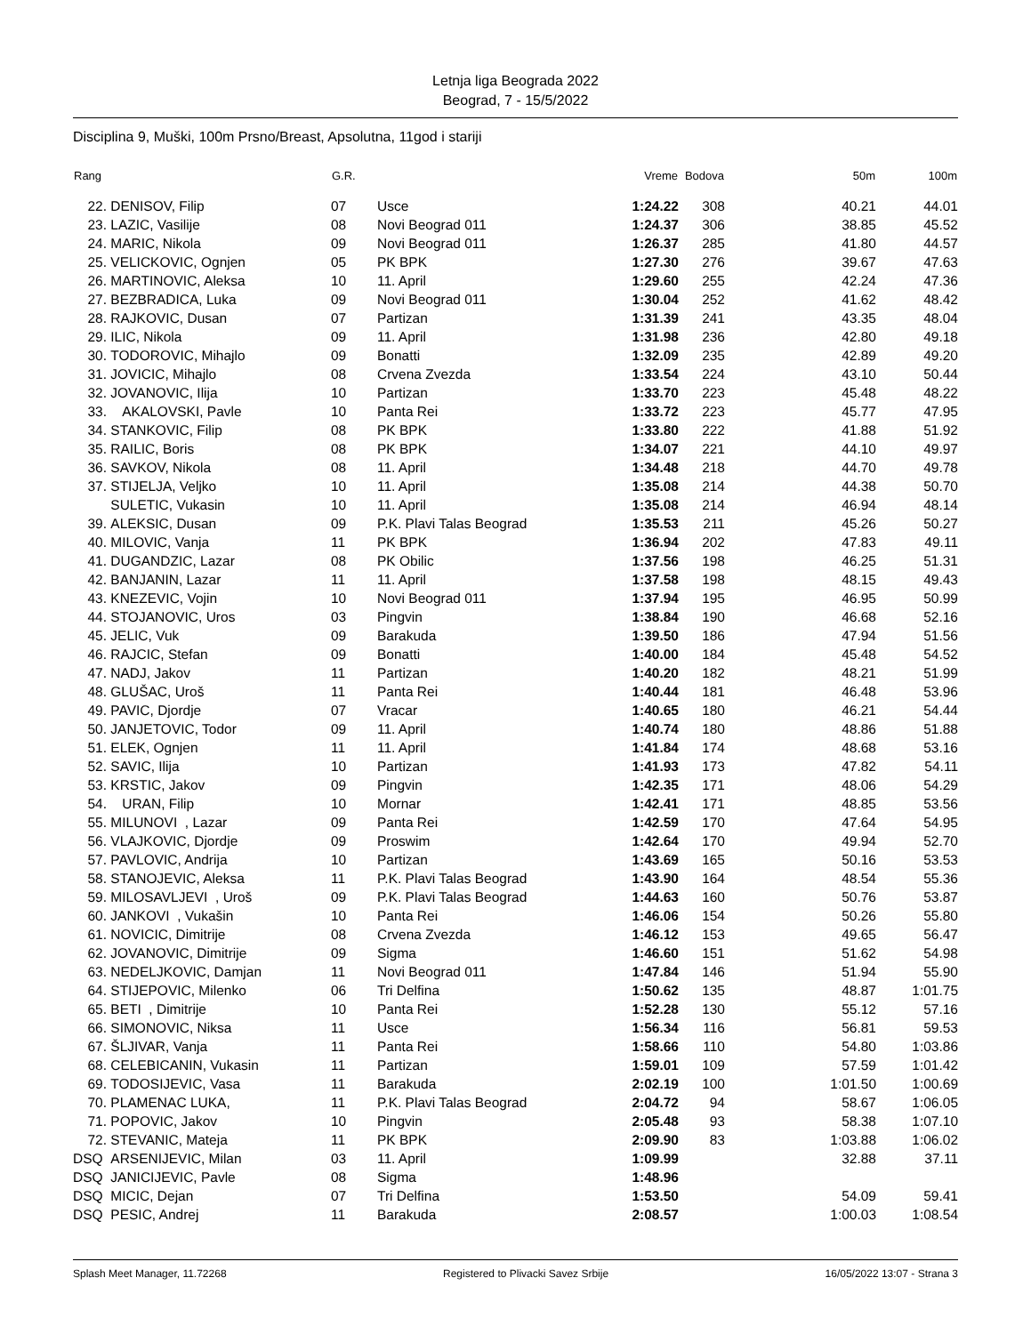Letnja liga Beograda 2022
Beograd, 7 - 15/5/2022
Disciplina 9, Muški, 100m Prsno/Breast, Apsolutna, 11god i stariji
| Rang | | G.R. | | Vreme | Bodova | 50m | 100m |
| --- | --- | --- | --- | --- | --- | --- | --- |
| 22. | DENISOV, Filip | 07 | Usce | 1:24.22 | 308 | 40.21 | 44.01 |
| 23. | LAZIC, Vasilije | 08 | Novi Beograd 011 | 1:24.37 | 306 | 38.85 | 45.52 |
| 24. | MARIC, Nikola | 09 | Novi Beograd 011 | 1:26.37 | 285 | 41.80 | 44.57 |
| 25. | VELICKOVIC, Ognjen | 05 | PK BPK | 1:27.30 | 276 | 39.67 | 47.63 |
| 26. | MARTINOVIC, Aleksa | 10 | 11. April | 1:29.60 | 255 | 42.24 | 47.36 |
| 27. | BEZBRADICA, Luka | 09 | Novi Beograd 011 | 1:30.04 | 252 | 41.62 | 48.42 |
| 28. | RAJKOVIC, Dusan | 07 | Partizan | 1:31.39 | 241 | 43.35 | 48.04 |
| 29. | ILIC, Nikola | 09 | 11. April | 1:31.98 | 236 | 42.80 | 49.18 |
| 30. | TODOROVIC, Mihajlo | 09 | Bonatti | 1:32.09 | 235 | 42.89 | 49.20 |
| 31. | JOVICIC, Mihajlo | 08 | Crvena Zvezda | 1:33.54 | 224 | 43.10 | 50.44 |
| 32. | JOVANOVIC, Ilija | 10 | Partizan | 1:33.70 | 223 | 45.48 | 48.22 |
| 33. | AKALOVSKI, Pavle | 10 | Panta Rei | 1:33.72 | 223 | 45.77 | 47.95 |
| 34. | STANKOVIC, Filip | 08 | PK BPK | 1:33.80 | 222 | 41.88 | 51.92 |
| 35. | RAILIC, Boris | 08 | PK BPK | 1:34.07 | 221 | 44.10 | 49.97 |
| 36. | SAVKOV, Nikola | 08 | 11. April | 1:34.48 | 218 | 44.70 | 49.78 |
| 37. | STIJELJA, Veljko | 10 | 11. April | 1:35.08 | 214 | 44.38 | 50.70 |
| | SULETIC, Vukasin | 10 | 11. April | 1:35.08 | 214 | 46.94 | 48.14 |
| 39. | ALEKSIC, Dusan | 09 | P.K. Plavi Talas Beograd | 1:35.53 | 211 | 45.26 | 50.27 |
| 40. | MILOVIC, Vanja | 11 | PK BPK | 1:36.94 | 202 | 47.83 | 49.11 |
| 41. | DUGANDZIC, Lazar | 08 | PK Obilic | 1:37.56 | 198 | 46.25 | 51.31 |
| 42. | BANJANIN, Lazar | 11 | 11. April | 1:37.58 | 198 | 48.15 | 49.43 |
| 43. | KNEZEVIC, Vojin | 10 | Novi Beograd 011 | 1:37.94 | 195 | 46.95 | 50.99 |
| 44. | STOJANOVIC, Uros | 03 | Pingvin | 1:38.84 | 190 | 46.68 | 52.16 |
| 45. | JELIC, Vuk | 09 | Barakuda | 1:39.50 | 186 | 47.94 | 51.56 |
| 46. | RAJCIC, Stefan | 09 | Bonatti | 1:40.00 | 184 | 45.48 | 54.52 |
| 47. | NADJ, Jakov | 11 | Partizan | 1:40.20 | 182 | 48.21 | 51.99 |
| 48. | GLUŠAC, Uroš | 11 | Panta Rei | 1:40.44 | 181 | 46.48 | 53.96 |
| 49. | PAVIC, Djordje | 07 | Vracar | 1:40.65 | 180 | 46.21 | 54.44 |
| 50. | JANJETOVIC, Todor | 09 | 11. April | 1:40.74 | 180 | 48.86 | 51.88 |
| 51. | ELEK, Ognjen | 11 | 11. April | 1:41.84 | 174 | 48.68 | 53.16 |
| 52. | SAVIC, Ilija | 10 | Partizan | 1:41.93 | 173 | 47.82 | 54.11 |
| 53. | KRSTIC, Jakov | 09 | Pingvin | 1:42.35 | 171 | 48.06 | 54.29 |
| 54. | URAN, Filip | 10 | Mornar | 1:42.41 | 171 | 48.85 | 53.56 |
| 55. | MILUNOVI , Lazar | 09 | Panta Rei | 1:42.59 | 170 | 47.64 | 54.95 |
| 56. | VLAJKOVIC, Djordje | 09 | Proswim | 1:42.64 | 170 | 49.94 | 52.70 |
| 57. | PAVLOVIC, Andrija | 10 | Partizan | 1:43.69 | 165 | 50.16 | 53.53 |
| 58. | STANOJEVIC, Aleksa | 11 | P.K. Plavi Talas Beograd | 1:43.90 | 164 | 48.54 | 55.36 |
| 59. | MILOSAVLJEVI , Uroš | 09 | P.K. Plavi Talas Beograd | 1:44.63 | 160 | 50.76 | 53.87 |
| 60. | JANKOVI , Vukašin | 10 | Panta Rei | 1:46.06 | 154 | 50.26 | 55.80 |
| 61. | NOVICIC, Dimitrije | 08 | Crvena Zvezda | 1:46.12 | 153 | 49.65 | 56.47 |
| 62. | JOVANOVIC, Dimitrije | 09 | Sigma | 1:46.60 | 151 | 51.62 | 54.98 |
| 63. | NEDELJKOVIC, Damjan | 11 | Novi Beograd 011 | 1:47.84 | 146 | 51.94 | 55.90 |
| 64. | STIJEPOVIC, Milenko | 06 | Tri Delfina | 1:50.62 | 135 | 48.87 | 1:01.75 |
| 65. | BETI , Dimitrije | 10 | Panta Rei | 1:52.28 | 130 | 55.12 | 57.16 |
| 66. | SIMONOVIC, Niksa | 11 | Usce | 1:56.34 | 116 | 56.81 | 59.53 |
| 67. | ŠLJIVAR, Vanja | 11 | Panta Rei | 1:58.66 | 110 | 54.80 | 1:03.86 |
| 68. | CELEBICANIN, Vukasin | 11 | Partizan | 1:59.01 | 109 | 57.59 | 1:01.42 |
| 69. | TODOSIJEVIC, Vasa | 11 | Barakuda | 2:02.19 | 100 | 1:01.50 | 1:00.69 |
| 70. | PLAMENAC LUKA, | 11 | P.K. Plavi Talas Beograd | 2:04.72 | 94 | 58.67 | 1:06.05 |
| 71. | POPOVIC, Jakov | 10 | Pingvin | 2:05.48 | 93 | 58.38 | 1:07.10 |
| 72. | STEVANIC, Mateja | 11 | PK BPK | 2:09.90 | 83 | 1:03.88 | 1:06.02 |
| DSQ | ARSENIJEVIC, Milan | 03 | 11. April | 1:09.99 | | 32.88 | 37.11 |
| DSQ | JANICIJEVIC, Pavle | 08 | Sigma | 1:48.96 | | | |
| DSQ | MICIC, Dejan | 07 | Tri Delfina | 1:53.50 | | 54.09 | 59.41 |
| DSQ | PESIC, Andrej | 11 | Barakuda | 2:08.57 | | 1:00.03 | 1:08.54 |
Splash Meet Manager, 11.72268 Registered to Plivacki Savez Srbije 16/05/2022 13:07 - Strana 3